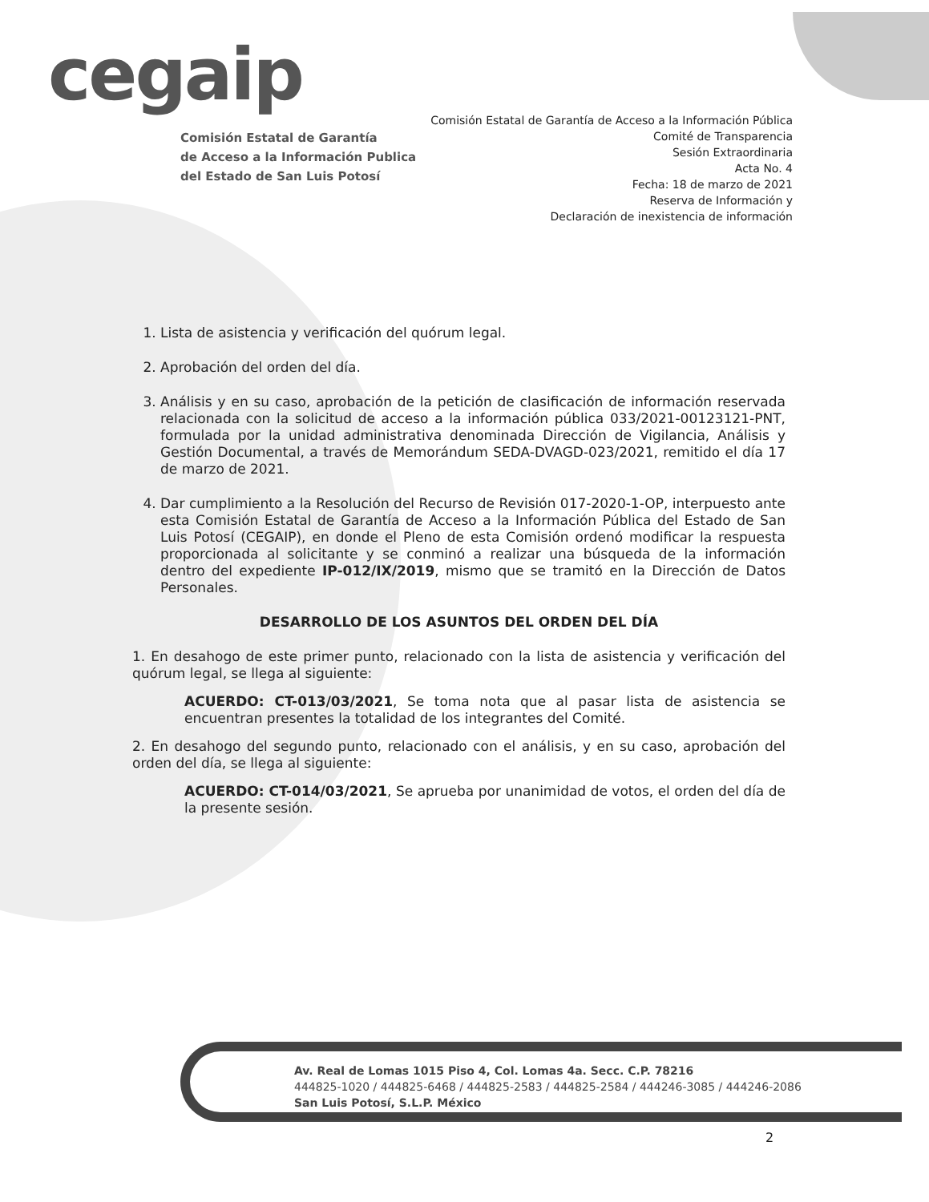cegaip
Comisión Estatal de Garantía
de Acceso a la Información Publica
del Estado de San Luis Potosí
Comisión Estatal de Garantía de Acceso a la Información Pública
Comité de Transparencia
Sesión Extraordinaria
Acta No. 4
Fecha: 18 de marzo de 2021
Reserva de Información y
Declaración de inexistencia de información
1. Lista de asistencia y verificación del quórum legal.
2. Aprobación del orden del día.
3. Análisis y en su caso, aprobación de la petición de clasificación de información reservada relacionada con la solicitud de acceso a la información pública 033/2021-00123121-PNT, formulada por la unidad administrativa denominada Dirección de Vigilancia, Análisis y Gestión Documental, a través de Memorándum SEDA-DVAGD-023/2021, remitido el día 17 de marzo de 2021.
4. Dar cumplimiento a la Resolución del Recurso de Revisión 017-2020-1-OP, interpuesto ante esta Comisión Estatal de Garantía de Acceso a la Información Pública del Estado de San Luis Potosí (CEGAIP), en donde el Pleno de esta Comisión ordenó modificar la respuesta proporcionada al solicitante y se conminó a realizar una búsqueda de la información dentro del expediente IP-012/IX/2019, mismo que se tramitó en la Dirección de Datos Personales.
DESARROLLO DE LOS ASUNTOS DEL ORDEN DEL DÍA
1. En desahogo de este primer punto, relacionado con la lista de asistencia y verificación del quórum legal, se llega al siguiente:
ACUERDO: CT-013/03/2021, Se toma nota que al pasar lista de asistencia se encuentran presentes la totalidad de los integrantes del Comité.
2. En desahogo del segundo punto, relacionado con el análisis, y en su caso, aprobación del orden del día, se llega al siguiente:
ACUERDO: CT-014/03/2021, Se aprueba por unanimidad de votos, el orden del día de la presente sesión.
Av. Real de Lomas 1015 Piso 4, Col. Lomas 4a. Secc. C.P. 78216
444825-1020 / 444825-6468 / 444825-2583 / 444825-2584 / 444246-3085 / 444246-2086
San Luis Potosí, S.L.P. México
2